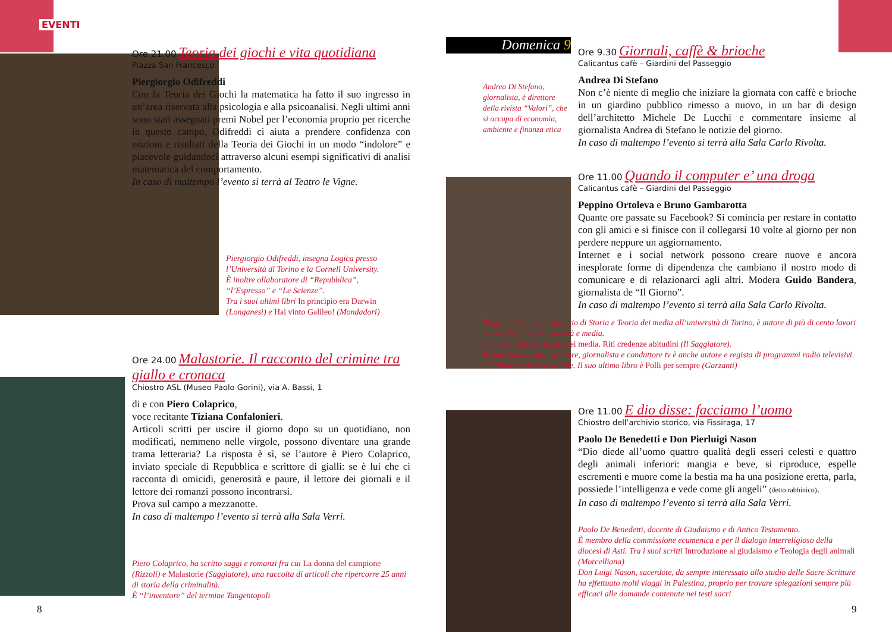EVENTI
Ore 21.00 Teoria dei giochi e vita quotidiana
Piazza San Francesco
Piergiorgio Odifreddi
Con la Teoria dei Giochi la matematica ha fatto il suo ingresso in un’area riservata alla psicologia e alla psicoanalisi. Negli ultimi anni sono stati assegnati premi Nobel per l’economia proprio per ricerche in questo campo. Odifreddi ci aiuta a prendere confidenza con nozioni e risultati della Teoria dei Giochi in un modo “indolore” e piacevole guidandoci attraverso alcuni esempi significativi di analisi matematica del comportamento.
In caso di maltempo l’evento si terrà al Teatro le Vigne.
Piergiorgio Odifreddi, insegna Logica presso l’Università di Torino e la Cornell University.
È inoltre ollaboratore di “Repubblica”, “l’Espresso” e “Le Scienze”.
Tra i suoi ultimi libri In principio era Darwin (Longanesi) e Hai vinto Galileo! (Mondadori)
Ore 24.00 Malastorie. Il racconto del crimine tra giallo e cronaca
Chiostro ASL (Museo Paolo Gorini), via A. Bassi, 1
di e con Piero Colaprico,
voce recitante Tiziana Confalonieri.
Articoli scritti per uscire il giorno dopo su un quotidiano, non modificati, nemmeno nelle virgole, possono diventare una grande trama letteraria? La risposta è sì, se l’autore è Piero Colaprico, inviato speciale di Repubblica e scrittore di gialli: se è lui che ci racconta di omicidi, generosità e paure, il lettore dei giornali e il lettore dei romanzi possono incontrarsi.
Prova sul campo a mezzanotte.
In caso di maltempo l’evento si terrà alla Sala Verri.
Piero Colaprico, ha scritto saggi e romanzi fra cui La donna del campione (Rizzoli) e Malastorie (Saggiatore), una raccolta di articoli che ripercorre 25 anni di storia della criminalità.
È “l’inventore” del termine Tangentopoli
8
Domenica 9
Andrea Di Stefano, giornalista, è direttore della rivista “Valori”, che si occupa di economia, ambiente e finanza etica
Ore 9.30 Giornali, caffè & brioche
Calicantus cafè – Giardini del Passeggio
Andrea Di Stefano
Non c’è niente di meglio che iniziare la giornata con caffè e brioche in un giardino pubblico rimesso a nuovo, in un bar di design dell’architetto Michele De Lucchi e commentare insieme al giornalista Andrea di Stefano le notizie del giorno.
In caso di maltempo l’evento si terrà alla Sala Carlo Rivolta.
Ore 11.00 Quando il computer e’ una droga
Calicantus cafè – Giardini del Passeggio
Peppino Ortoleva e Bruno Gambarotta
Quante ore passate su Facebook? Si comincia per restare in contatto con gli amici e si finisce con il collegarsi 10 volte al giorno per non perdere neppure un aggiornamento.
Internet e i social network possono creare nuove e ancora inesplorate forme di dipendenza che cambiano il nostro modo di comunicare e di relazionarci agli altri. Modera Guido Bandera, giornalista de “Il Giorno”.
In caso di maltempo l’evento si terrà alla Sala Carlo Rivolta.
Peppino Ortoleva, ordinario di Storia e Teoria dei media all’università di Torino, è autore di più di cento lavori scientifici su storia, società e media.
Tra i suoi libri, Il secolo dei media. Riti credenze abitudini (Il Saggiatore).
Bruno Gambarotta, scrittore, giornalista e conduttore tv è anche autore e regista di programmi radio televisivi. Collabora a diverse testate. Il suo ultimo libro è Polli per sempre (Garzanti)
Ore 11.00 E dio disse: facciamo l’uomo
Chiostro dell’archivio storico, via Fissiraga, 17
Paolo De Benedetti e Don Pierluigi Nason
“Dio diede all’uomo quattro qualità degli esseri celesti e quattro degli animali inferiori: mangia e beve, si riproduce, espelle escrementi e muore come la bestia ma ha una posizione eretta, parla, possiede l’intelligenza e vede come gli angeli” (detto rabbinico).
In caso di maltempo l’evento si terrà alla Sala Verri.
Paolo De Benedetti, docente di Giudaismo e di Antico Testamento.
È membro della commissione ecumenica e per il dialogo interreligioso della diocesi di Asti. Tra i suoi scritti Introduzione al giudaismo e Teologia degli animali (Morcelliana)
Don Luigi Nason, sacerdote, da sempre interessato allo studio delle Sacre Scritture ha effettuato molti viaggi in Palestina, proprio per trovare spiegazioni sempre più efficaci alle domande contenute nei testi sacri
9